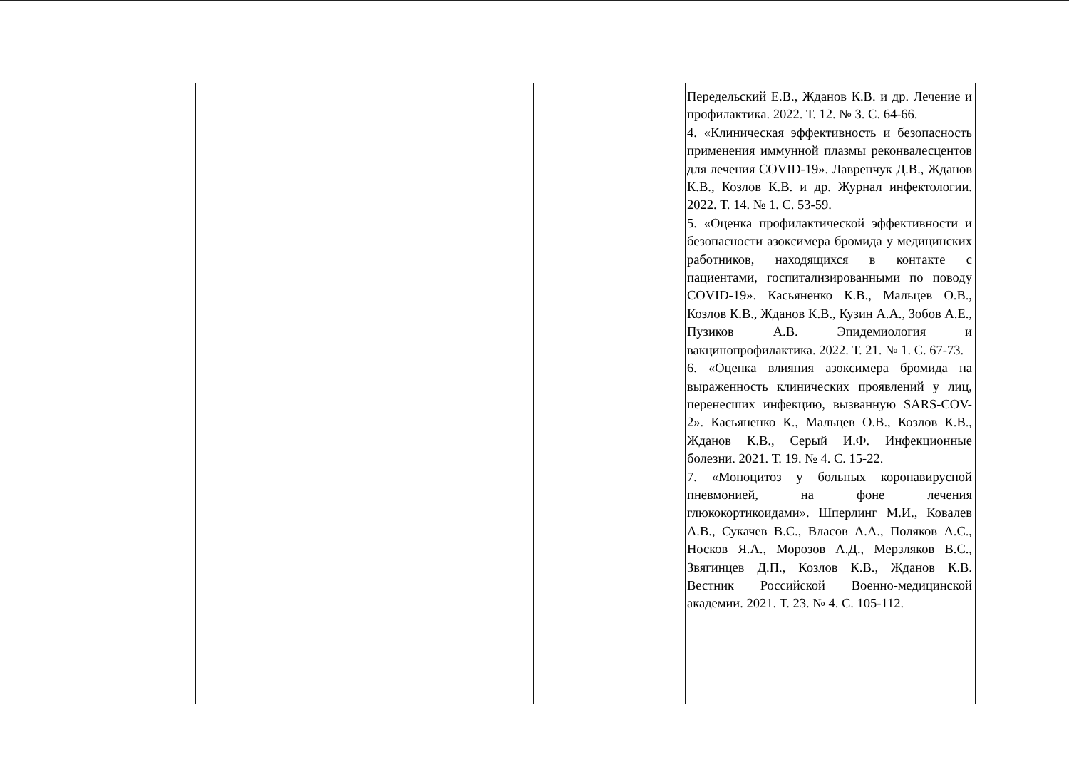| | | | | Передельский Е.В., Жданов К.В. и др. Лечение и профилактика. 2022. Т. 12. № 3. С. 64-66. 4. «Клиническая эффективность и безопасность применения иммунной плазмы реконвалесцентов для лечения COVID-19». Лавренчук Д.В., Жданов К.В., Козлов К.В. и др. Журнал инфектологии. 2022. Т. 14. № 1. С. 53-59. 5. «Оценка профилактической эффективности и безопасности азоксимера бромида у медицинских работников, находящихся в контакте с пациентами, госпитализированными по поводу COVID-19». Касьяненко К.В., Мальцев О.В., Козлов К.В., Жданов К.В., Кузин А.А., Зобов А.Е., Пузиков А.В. Эпидемиология и вакцинопрофилактика. 2022. Т. 21. № 1. С. 67-73. 6. «Оценка влияния азоксимера бромида на выраженность клинических проявлений у лиц, перенесших инфекцию, вызванную SARS-COV-2». Касьяненко К., Мальцев О.В., Козлов К.В., Жданов К.В., Серый И.Ф. Инфекционные болезни. 2021. Т. 19. № 4. С. 15-22. 7. «Моноцитоз у больных коронавирусной пневмонией, на фоне лечения глюкокортикоидами». Шперлинг М.И., Ковалев А.В., Сукачев В.С., Власов А.А., Поляков А.С., Носков Я.А., Морозов А.Д., Мерзляков В.С., Звягинцев Д.П., Козлов К.В., Жданов К.В. Вестник Российской Военно-медицинской академии. 2021. Т. 23. № 4. С. 105-112. |